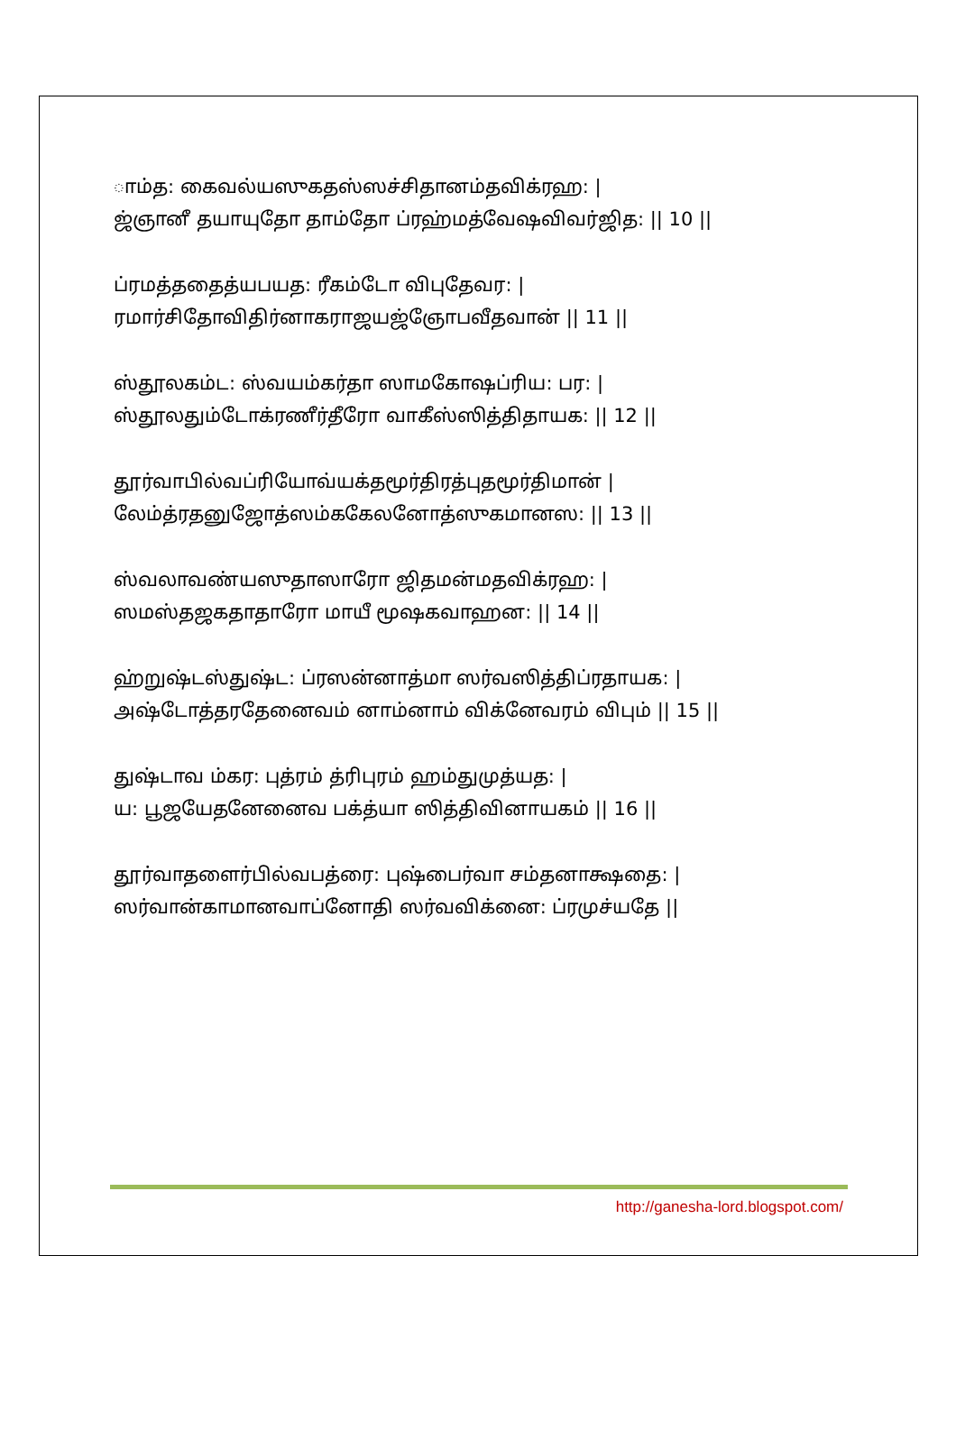ாம்த꞉ கைவல்யஸுகதஸ்ஸச்சிதானம்தவிக்ரஹ꞉ |
ஜ்ஞானீ தயாயுதோ தாம்தோ ப்ரஹ்மத்வேஷவிவர்ஜித꞉ || 10 ||
ப்ரமத்ததைத்யபயத꞉ ரீகம்டோ விபுதேவர꞉ |
ரமார்சிதோவிதிர்னாகராஜயஜ்ஞோபவீதவான் || 11 ||
ஸ்தூலகம்ட꞉ ஸ்வயம்கர்தா ஸாமகோஷப்ரிய꞉ பர꞉ |
ஸ்தூலதும்டோக்ரணீர்தீரோ வாகீஸ்ஸித்திதாயக꞉ || 12 ||
தூர்வாபில்வப்ரியோவ்யக்தமூர்திரத்புதமூர்திமான் |
லேம்த்ரதனுஜோத்ஸம்ககேலனோத்ஸுகமானஸ꞉ || 13 ||
ஸ்வலாவண்யஸுதாஸாரோ ஜிதமன்மதவிக்ரஹ꞉ |
ஸமஸ்தஜகதாதாரோ மாயீ மூஷகவாஹன꞉ || 14 ||
ஹ்றுஷ்டஸ்துஷ்ட꞉ ப்ரஸன்னாத்மா ஸர்வஸித்திப்ரதாயக꞉ |
அஷ்டோத்தரதேனைவம் னாம்னாம் விக்னேவரம் விபும் || 15 ||
துஷ்டாவ ம்கர꞉ புத்ரம் த்ரிபுரம் ஹம்துமுத்யத꞉ |
ய꞉ பூஜயேதனேனைவ பக்த்யா ஸித்திவினாயகம் || 16 ||
தூர்வாதளைர்பில்வபத்ரை꞉ புஷ்பைர்வா சம்தனாக்ஷதை꞉ |
ஸர்வான்காமானவாப்னோதி ஸர்வவிக்னை꞉ ப்ரமுச்யதே ||
http://ganesha-lord.blogspot.com/